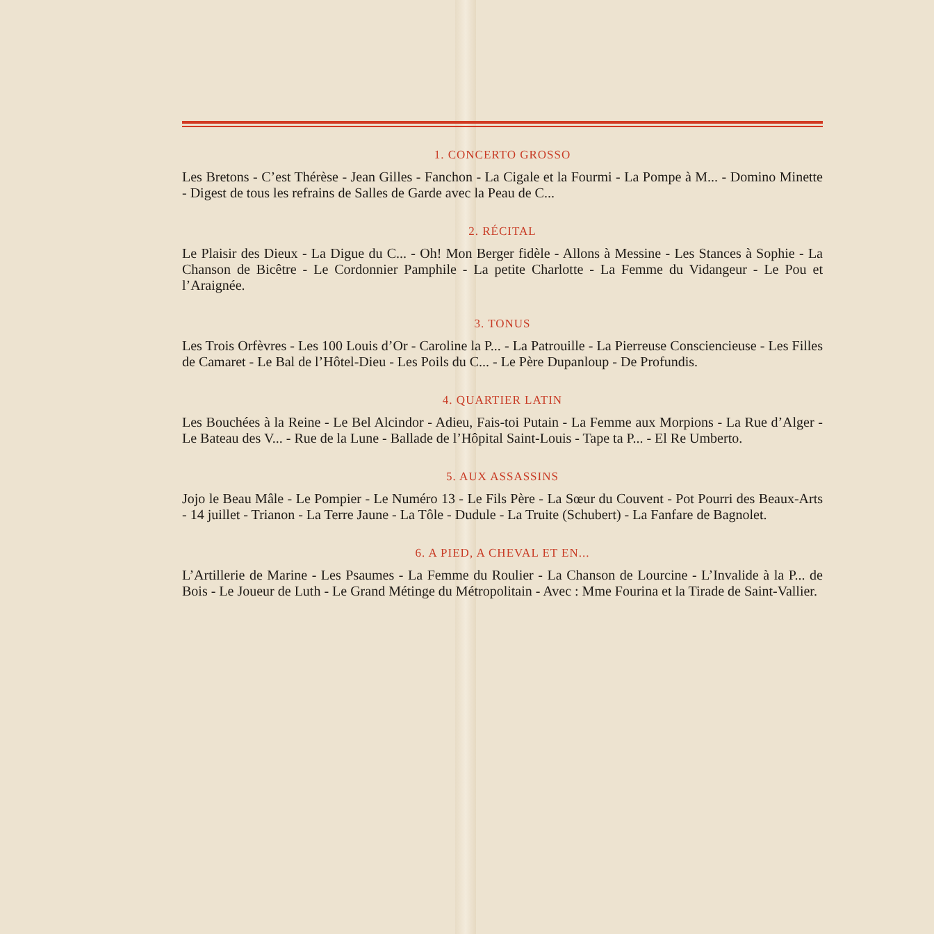1. CONCERTO GROSSO
Les Bretons - C’est Thérèse - Jean Gilles - Fanchon - La Cigale et la Fourmi - La Pompe à M... - Domino Minette - Digest de tous les refrains de Salles de Garde avec la Peau de C...
2. RÉCITAL
Le Plaisir des Dieux - La Digue du C... - Oh! Mon Berger fidèle - Allons à Messine - Les Stances à Sophie - La Chanson de Bicêtre - Le Cordonnier Pamphile - La petite Charlotte - La Femme du Vidangeur - Le Pou et l’Araignée.
3. TONUS
Les Trois Orfèvres - Les 100 Louis d’Or - Caroline la P... - La Patrouille - La Pierreuse Consciencieuse - Les Filles de Camaret - Le Bal de l’Hôtel-Dieu - Les Poils du C... - Le Père Dupanloup - De Profundis.
4. QUARTIER LATIN
Les Bouchées à la Reine - Le Bel Alcindor - Adieu, Fais-toi Putain - La Femme aux Morpions - La Rue d’Alger - Le Bateau des V... - Rue de la Lune - Ballade de l’Hôpital Saint-Louis - Tape ta P... - El Re Umberto.
5. AUX ASSASSINS
Jojo le Beau Mâle - Le Pompier - Le Numéro 13 - Le Fils Père - La Sœur du Couvent - Pot Pourri des Beaux-Arts - 14 juillet - Trianon - La Terre Jaune - La Tôle - Dudule - La Truite (Schubert) - La Fanfare de Bagnolet.
6. A PIED, A CHEVAL ET EN...
L’Artillerie de Marine - Les Psaumes - La Femme du Roulier - La Chanson de Lourcine - L’Invalide à la P... de Bois - Le Joueur de Luth - Le Grand Métinge du Métropolitain - Avec : Mme Fourina et la Tirade de Saint-Vallier.